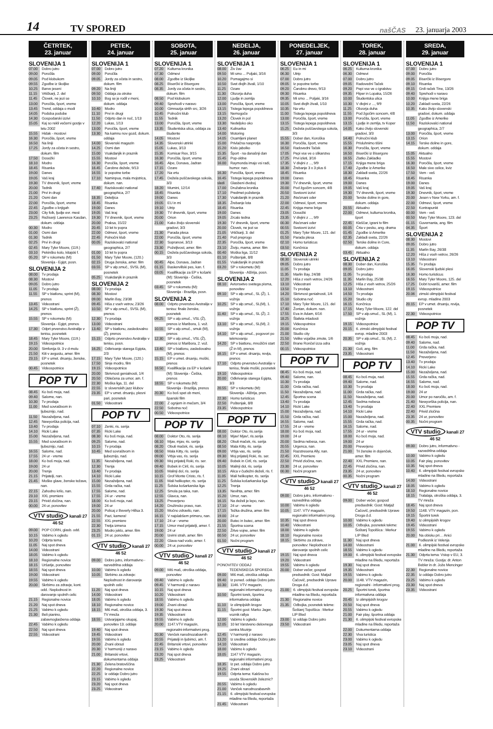14 TV SPORED našČAS 23. januarja 2003
ČETRTEK,
23. januar
SLOVENIJA 1
07.00 Dobro jutro
09.00 Poročila
09.05 Pod klobukom
09.55 Zgodbe iz školjke
10.25 Barve jeseni
11.15 Vrtičkarji, 2. del
11.45 Človek, ne jezi se
13.00 Poročila, šport, vreme
13.45 Trend, oddaja o modi
14.05 Podoba podobe
14.30 Gospodarski izzivi
15.05 Kaj so rekli večerni gostje v letu 2002
15.55 Hidak - mostovi
16.30 Poročila, šport, vreme
16.50 Na liniji
17.25 Jordy za očeta in sestro, dokum. film
17.50 Dosežki
18.10 Modro
18.45 Risanka
19.00 Danes
19.05 Vaš kraj
19.30 TV dnevnik, šport, vreme
20.00 Tednik
21.00 Prvi in drugi
21.20 Osmi dan
22.00 Poročila, šport, vreme
22.45 Zgodbe o knjigah
23.00 City folk, ljudje evr. mest
23.25 Režiserji: Lawrence Kasdan, dokum. oddaja
00.30 Modro
01.00 Osmi dan
01.30 Tednik
02.25 Prvi in drugi
02.45 Mary Tyler Moore, (119.)
03.10 Pekinško kolo, kitajski f.
05.20 SP v rokometu (M): Slovenija - Egipt, posn.
SLOVENIJA 2
08.00 Tv prodaja
08.30 Mostovi
09.05 Dobro jutro
11.05 Tv prodaja
11.55 SP v biatlonu, sprint (M), prenos
13.45 Videostrani
14.25 SP v biatlonu, sprint (Ž), prenos
15.55 SP v rokometu (M): Slovenija - Egipt, prenos
17.30 Odprt prvenstvo Avstralije v tenisu, posnetek
18.45 Mary Tyler Moore, (119.)
19.15 Videospotnice
20.00 Simfonija št. 3 v d-molu
21.50 Kiti v avgustu, amer. film
23.15 EP v umet. drsanju, ženske, posnetek
00.45 Videospotnice
POP TV
08.45 Ko boš moja, nad.
09.40 Salome, nan.
10.30 Tv prodaja
11.00 Med sovraštvom in ljubeznijo, nad.
11.50 Nezaželjena, nad.
12.45 Newyorška policija, nad.
13.40 Tv prodaja
14.10 Ricki Lake
15.00 Nezaželjena, nad.
15.55 Med sovraštvom in ljubeznijo, nad.
16.55 Salome, nad.
17.55 24 ur - vreme
18.00 Ko boš moja, nad.
19.00 24 ur
20.00 Trenja
21.15 Prijatelji, nan.
21.45 Moške glave, ženske težave, nan.
22.15 Zahodno krilo, nan.
23.10 XXL premiere
23.15 Privid zločina, nan.
00.00 24 ur, ponovitev
VTV studio kanali 27 46 52
09.00 POP CORN, glasb. odd.
10.15 Vabimo k ogledu
10.20 Odprta tema:
11.05 Naj spot dneva
14.00 Videostrani
18.05 Vabimo k ogledu
18.10 Regionalne novice
18.15 Uršarije, ponovitev
18.55 Naj spot dneva
19.00 Videostrani
19.55 Vabimo k ogledu
20.00 Skrbimo za zdravje, kont. odd.: Neplodnost in darovanje spolnih celic
21.15 Regionalne novice
21.20 Naj spot dneva
21.25 Vabimo k ogledu
21.30 Beli pianino, zabavnoglasbena oddaja
22.45 Vabimo k ogledu
22.50 Naj spot dneva
22.55 Videostrani
PETEK,
24. januar
SLOVENIJA 1
07.00 Dobro jutro
09.00 Poročila
09.05 Jordy za očeta in sestro, dokum. film
09.20 Na liniji
09.50 Oddaja za otroke
10.10 Bog se je rodil v meni, dokum. oddaja
10.40 Modro
11.10 Prvi in drugi
11.50 Odprto dan in noč, 1/13
12.20 Lukas, 1/13
13.00 Poročila, šport, vreme
13.30 Na kamnu nov gozd, dokum. oddaja
14.00 Slovenski magazin
14.25 Osmi dan
15.00 Vsakdanjik in praznik
15.55 Mostovi
16.30 Poročila, šport, vreme
16.45 Čarobne dežele, 9/13
16.55 Iz popotne torbe
17.10 Naminpua, mala mojstrica, dokum. nan.
17.40 Raziskovalci national geographica, 2/7
18.35 Deteljica
18.45 Risanka
19.00 Danes
19.05 Vaš kraj
19.30 TV dnevnik, šport, vreme
20.00 Praksa, 15/22
20.45 10 let tv popra
22.00 Odmevi, šport, vreme
22.45 Polnočni klub
00.05 Raziskovalci national geographica, 2/7
01.00 10 let tv popra
01.50 Mary Tyler Moore, (120.)
02.15 Druga ženska, amer. film
03.55 SP v alp.smuč., SVSL (M), posnetek
05.25 Vsakdanjik in praznik
SLOVENIJA 2
08.00 Tv prodaja
08.30 Mostovi
09.00 Marlin Bay, 23/38
09.45 Hiša z vseh vetrov, 23/26
10.50 SP v alp.smuč., SVSL (M), prenos
12.30 Tv prodaja
13.00 Videostrani
13.40 SP v biatlonu, zasledovalno (Ž), prenos
15.15 Odprto prvenstvo Avstralije v tenisu, posn.
16.25 Odkrivanje starega Egipta, 2/3
17.15 Mary Tyler Moore, (120.)
17.50 Sinje modro, film
19.15 Videospotnice
20.00 Skrivnost genialnosti, 1/4
20.50 Oblečena za umor, am. f.
22.30 Moška liga, 11. del
22.55 Iz slovenskih jazz klubov
23.35 EP v umet. drsanju, plesni pari, posnetek
01.50 Videostrani
POP TV
07.10 Zenki, ris. serija
07.35 Ricki Lake
08.30 Ko boš moja, nad.
09.25 Salome, nad.
10.15 Tv prodaja
10.45 Med sovraštvom in ljubeznijo, nad.
11.35 Nezaželjena, nad.
12.30 Trenja
13.40 Tv prodaja
14.10 Ricki Lake
15.00 Nezaželjena, nad.
15.55 Grda račka, nad.
17.55 Salome, nad.
17.55 24 ur - vreme
18.00 Ko boš moja, nad.
19.00 24 ur
20.00 Policaj z Beverly Hillsa 3.
21.55 Pazi, kamera!
22.55 XXL premiere
22.30 Tretja izmena
23.25 Modro jeklo, amer. film
01.15 24 ur, ponovitev
VTV studio kanali 27 46 52
09.00 Dobro jutro, informativno - razvedrilna oddaja
10.00 Vabimo k ogledu
10.05 Skrbimo za zdravje: Neplodnost in darovanje spolnih celic
11.20 Naj spot dneva
14.00 Videostrani
18.05 Vabimo k ogledu
18.10 Regionalne novice
18.15 Miš maš, otroška oddaja, 3. TV mreža
18.55 Ustvarjajamo skupaj, ponovitev 13. oddaje
19.40 Naj spot dneva
19.45 Videostrani
19.55 Vabimo k ogledu
20.00 Znani obrazi
20.30 V harmoniji z naravo
21.00 Britanski vrtovi, dokumentarna oddaja
21.30 Zelena bratovščina
22.20 Regionalne novice
22.25 Iz oddaje Dobro jutro
23.15 Vabimo k ogledu
23.20 Naj spot dneva
23.25 Videostrani
SOBOTA,
25. januar
SLOVENIJA 1
07.20 Kulturna kronika
07.30 Odmevi
08.00 Zgodbe iz školjke
08.25 Biserčki iz Bisergore
08.35 Jordy za očeta in sestro, dokum. film
08.50 Pod klobukom
09.40 Sprehodi v naravo
10.00 Gimnazija strtih src, 3/26
10.45 Polnočni klub
11.55 Tednik
13.00 Poročila, šport, vreme
13.35 Študentska ulica, oddaja za študente
14.05 Mostovi
14.35 Slovenski utrinki
15.05 Lukas, 3/13
15.35 Komisar Rex, 3/15
16.30 Poročila, šport, vreme
16.45 Alpe, Donava, Jadran
17.15 Ozare
17.20 Na vrtu
17.45 Dežela puščavskega sokola, 3/3
18.20 Mumini, 12/14
18.45 Risanka
19.00 Danes
19.05 EU in mi
19.10 Utrip
19.30 TV dnevnik, šport, vreme
20.00 Orion
21.00 Kako živijo slovenski gradovi, 3/3
21.30 Parada plesa
22.00 Poročila, šport, vreme
22.30 Sopranovi, 3/13
23.30 Poželjivost, amer. film
00.15 Dežela puščavskega sokola, 3/3
00.45 Alpe, Donava, Jadran
01.15 Baskervillski pes, kan. f.
03.05 Kvalifikacije za EP v košarki (M): Slovenija - Češka, posnetek
03.45 SP v rokometu (M): Slovenija - Brazilija, posn.
SLOVENIJA 2
08.00 Odprto prvenstvo Avstralije v tenisu: finale ženske, posnetek
09.25 SP v alp.smuč., VSL (Ž), prenos iz Maribora, 1. vož.
10.55 SP v alp.smuč., smuk (M), prenos
12.30 SP v alp.smuč., VSL (Ž), prenos iz Maribora, 2. vož.
13.40 SP v biatlonu, zasledovalno (M), prenos
15.15 EP v umet. drsanju, moški, prenos
16.50 Kvalifikacije za EP v košarki (M): Slovenija - Češka, prenos
18.55 SP v rokometu (M): Slovenija - Brazilija, prenos
20.30 Ko boš spet ob meni, španski film
22.00 Z ognjem in mečem, 3/4
22.50 Sobotna noč
00.50 Videospotnice
POP TV
08.00 Doktor Oto, ris. serija
08.10 Mjav, mjav, ris. serija
08.20 Obuti maček, ris. serija
08.50 Mala Kitty, ris. serija
09.00 Vrbja vas, ris. serija
09.30 Moj prijatelj Roki, ris. ser.
09.40 Bobek in Ciril, ris. serija
10.05 Malinji dol, ris. serija
10.15 Grof Monte Cristo, ris. f.
11.05 Mali helikopter, ris. serija
11.25 Šolska košarkarska liga
12.25 Smola pa taka, nan.
12.55 Glavca, nan.
13.25 Preverjeno
14.20 Družinsko pravo, nan.
15.20 Močno zdravilo, nan.
16.15 V najslabšem primeru, nan.
17.10 24 ur - vreme
17.15 Umor med prijatelji, amer. f.
19.00 24 ur
20.00 Izvirni strah, amer. film
22.20 Glava nad vodo, amer. f.
00.00 24 ur, ponovitev
VTV studio kanali 27 46 52
09.00 Miš maš, otroška oddaja, ponovitev
09.40 Vabimo k ogledu
09.45 V harmoniji z naravo
10.15 Naj spot dneva
10.20 Videostrani
18.55 Vabimo k ogledu
19.00 Znani obrazi
19.30 Naj spot dneva
19.35 Videostrani
19.55 Vabimo k ogledu
20.00 1147.VTV magazin, regionalni-informativni prog.
20.30 Venček narodnozabavnih
20.55 Prijatelji in ljubimci, am. f.
22.45 Britanski vrtovi, ponovitev
23.15 Vabimo k ogledu
23.20 Naj spot dneva
23.25 Videostrani
NEDELJA,
26. januar
SLOVENIJA 1
08.00 Živ žav
09.50 Mi smo ... Poljaki, 3/16
10.20 Pomagajmo si
10.50 Svet divjih živali, 1/10
11.25 Ozare
11.30 Obzorja duha
12.00 Ljudje in zemlja
13.00 Poročila, šport, vreme
13.15 Tistega lepega popoldneva
13.15 Nemogoče
13.20 Človek in pol
13.30 Nedeljsko oko
13.40 Kulinarika
14.00 Motoring
14.05 Osamljeni planet
15.00 Privlačna nasprotja
15.20 Kislo jabolko
15.35 Šport - na današnji dan
15.45 Pop-oldne
16.00 Raymonda imajo vsi radi, humor. nan.
16.30 Poročila, šport, vreme
16.45 Tistega lepega popoldneva
sledi Glasbeni dvoboj
17.00 Družabna kronika
17.10 Predmet poželenja
17.30 Vsakdanjik in praznik
18.35 Žrebanje lota
18.45 Risanka
19.00 Danes
19.05 Zrcalo tedna
19.30 TV dnevnik, šport, vreme
20.00 Človek, ne jezi se
21.05 Vrtičkarji, 3. del
21.40 Pod preprogo
22.35 Poročila, šport, vreme
23.10 Živijo, mama, amer. film
00.40 Moška liga, 11/12
01.10 Poštenjak, 8/8
01.55 Vsakdanjik in praznik
03.20 SP v rokometu (M): Slovenija - Alžirija, posn.
SLOVENIJA 2
08.10 Avtorswtvo svetega pisma, ponovitev
09.10 SP v alp.smuč., SL (Ž), 1. vožnja
10.25 SP v alp.smuč., SL(M), 1. vožnja
11.40 SP v alp.smuč., SL (Ž), 2. vožnja
13.10 SP v alp.smuč., SL(M), 2. vožnja
14.10 SP v alp.smuč., pogovori po tekmovanju
14.20 SP v biatlonu, množični start (Ž in M), prenos
16.15 EP v umet. drsanju, revija, prenos
17.10 Odprto prvenstvo Avstralije v tenisu, finale moški, posnetek
19.10 Videospotnice
20.00 Odkrivanje starega Egipta, 3/3
20.55 SP v rokometu (M): Slovenija - Alžirija, pren.
22.30 Homo turisticus
22.50 Poštenjak, 8/8
23.35 Videospotnice
POP TV
08.00 Doktor Oto, ris.serija
08.10 Mjav! Mjav!, ris.serija
08.20 Obuti maček, ris. serija
08.50 Mala Kitty, ris. serija
09.00 Vrbja vas, ris. serija
09.30 Moj prijatelj Roki, ris. ser.
09.40 Bobek in Ciril, ris. serija
10.05 Malinji dol, ris. serija
10.15 Alica v čudežni deželi, ris. f.
11.05 Mali helikopter, ris. serija
11.25 Šolska košarkarska liga
12.25 Trenja
13.35 Nevihta, amer. film
15.20 Umor, nan.
16.15 Na deželi je lepo, nan.
17.10 24 ur - vreme
17.15 Težka družina, amer. film
19.00 24 ur
20.00 Butec in butec, amer. film
21.55 Športna scena
22.50 Žrtve vojne, amer. film
00.50 24 ur, ponovitev
01.50 Nočni program
VTV studio kanali 27 46 52
PONOVITEV ODDAJ TEDENSKEGA SPOREDA
09.00 Miš maš, otroška oddaja
09.40 Iz poned. oddaje Dobro jutro
10.30 1146. VTV magazin, regionalni informativni prog.
10.50 Športni torek, športna informativna oddaja
11.10 Iz olimpijskih krogov
11.15 Športni gost: Marko Jager, voznik rallya
12.00 Vabimo k ogledu
12.05 10 let Varstveno delovnega centra Mozirje
12.45 V harmoniji z naravo
13.20 Iz sredine oddaje Dobro jutro
14.10 Videostrani
18.00 Vabimo k ogledu
18.05 1147 VTV magazin, regionalni informativni prog.
18.35 Iz pet. oddaje Dobro jutro
19.25 Znani obrazi
19.55 Odprta tema: Kakšna bo usoda Slovenskih železnic?
20.55 Vabimo k ogledu
21.00 Venček narodnozabavnih
21.15 6. olimpijski festival evropske mladine na Bledu, reportaža
21.45 Videostrani
PONEDELJEK,
27. januar
SLOVENIJA 1
06.25 Eu in mi
06.30 Utrip
07.00 Dobro jutro
09.05 Iz popotne torbe
09.20 Čarobno drevo, 9/13
09.30 Risanka
09.35 Mi smo ... Poljaki, 3/16
10.05 Svet divjih živali, 1/10
10.35 Na vrtu
11.00 Tistega lepega popoldneva
13.00 Poročila, šport, vreme
13.15 Tistega lepega popoldneva
15.25 Dežela puščavskega sokola, 3/3
15.55 Dober dan, Koroška
16.30 Poročila, šport, vreme
16.50 Radovedni Taček
17.05 Pepi vse ve o slikarstvu
17.25 Prvi izleti, 3/16
17.35 V divjini z ..., 9/9
18.30 Žrebanje 3 x 3 plus 6
18.45 Risanka
19.00 Danes
19.30 TV dnevnik, šport, vreme
20.00 Pod žgočim soncem, 4/8
20.50 Svetovni izzivi
21.20 /Ne/znani oder
22.00 Odmevi, šport, vreme
22.45 Knjiga mene briga
23.05 Dosežki
23.35 V divjini z ..., 9/9
00.30 /Ne/znani oder
00.55 Svetovni izzivi
01.25 Mary Tyler Moore, 121. del
01.50 Parada plesa
02.10 Homo turisticus
03.50 Končnica
SLOVENIJA 2
08.30 Slovenski utrinki
09.05 Dobro jutro
11.05 Tv prodaja
11.35 Marlin Bay, 24/38
12.20 Hiša z vseh vetrov, 24/26
13.10 Videostrani
13.50 Tv prodaja
14.20 Skrivnost genialnosti, 1/4
15.10 Sobotna noč
17.10 Mary Tyler Moore, 121. del
17.40 Žontan, dokum. nan.
17.55 Eva in Adam, 6/16
18.25 Štafeta mladosti
19.15 Videospotnice
20.00 Končnica
21.00 Studio city
21.50 Velike vojaške zmote, 1/6
22.50 Brane Rončel izza odra
00.15 Videospotnice
POP TV
08.45 Ko boš moja, nad.
09.40 Salome, nan.
10.30 Tv prodaja
11.00 Grda račka, nad.
11.50 Nezaželjena, nad.
12.45 Športna scena
13.40 Tv prodaja
14.10 Ricki Lake
15.00 Nezaželjena, nad.
15.50 Grda račka, nad.
16.55 Salome, nad.
17.55 24 ur - vreme
18.00 Ko boš moja, nad.
19.00 24 ur
20.00 Sedma nebesa, nan.
20.55 Urgenca, nan.
21.50 Razstresena Ally, nan.
22.45 XXL Premiere
22.50 Privid zločina, nan.
23.30 24 ur, ponovitev
00.30 Nočni program
VTV studio kanali 27 46 52
09.00 Dobro jutro, informativno - razvedrilna oddaja
10.00 Vabimo k ogledu
10.05 1147. VTV magazin, regionalni informativni prog.
10.35 Naj spot dneva
10.40 Videostrani
18.00 Vabimo k ogledu
18.10 Regionalne novice
18.15 Skrbimo za zdrave, ponovitev: Neplodnost in darovanje spolnih celic
19.15 Naj spot dneva
19.20 Videostrani
19.55 Vabimo k ogledu
20.00 Dober večer, gospod predsednik: Gost: Matjaž Čačovič, predsednik Uprave Droga d.d.
21.00 6. olimpijski festival evropske mladine na Bledu, reportaža
21.30 Regionalne novice
21.35 Odbojka, posnetek tekme: Šoštanj Topolšica : Merkur LIP Bled
23.00 Iz oddaje Dobro jutro
23.50 Videostrani
TOREK,
28. januar
SLOVENIJA 1
06.25 Kulturna kronika
06.30 Odmevi
07.00 Dobro jutro
09.05 Radovedni Taček
09.20 Pepi vse ve o igralstvu
09.35 Fliper in Lopaka, 15/26
10.00 Študentska ulica
10.30 V divjini z ..., 9/9
11.25 Obzorja duha
11.55 Pod žgočim soncem, 4/8
13.00 Poročila, šport, vreme
13.15 Ljudje in zemlja, tv Koper
14.05 Kako živijo slovenski gradovi, 3/3
14.40 Polnočni klub
15.55 Prisluhnimo tišini
16.30 Poročila, šport, vreme
16.50 Biserčki iz Bisergore
16.55 Zlatko Zakladko
17.15 Knjiga mene briga
17.40 Zgodbe iz Amerike
18.30 Zakladi sveta, 22/26
18.45 Risanka
19.00 Danes
19.05 Vaš kraj
19.30 TV dnevnik, šport, vreme
20.00 Terske doline in gore, dokum. oddaja
20.55 Aktualno
22.00 Odmevi, kulturna kronika, šport
22.45 Kleščar, igrani tv film
00.05 Črta v pesku, ang. drama
01.45 Zgodbe iz Amerike
02.35 Zakladi sveta, 22/26
02.50 Terske doline in Core, dokum. oddaja
03.45 Aktualno
SLOVENIJA 2
08.30 Dober dan, Koroška
09.05 Dobro jutro
11.05 Tv prodaja
11.35 Marlin Bay, 25/38
12.25 Hiša z vseh vetrov, 25/26
13.10 Videostrani
14.50 Tv prodaja
15.20 Studio city
16.15 Končnica
17.15 Mary Tyler Moore, 122. del
17.50 SP v alp.smuč., SL (M), 1. vožnja
19.15 Videospotnice
20.15 6. zimski olimpijski festival evrop. mladine 2003
20.35 SP v alp.smuč., SL (M), 2. vožnja
21.30 Goli, ang. film
23.35 Videostrani
POP TV
08.45 Ko boš moja, nad.
09.40 Salome, nad.
10.30 Tv prodaja
11.00 Grda račka, nad.
11.50 Nezaželjena, nad.
12.45 Sedma nebesa
13.40 Tv prodaja
14.10 Ricki Lake
15.00 Nezaželjena, nad.
15.55 Grda račka, nad.
16.15 Salome, nad.
17.55 24 ur - vreme
18.00 Ko boš moja, nad.
19.00 24 ur
20.00 Preverjeno
21.00 Tri ženske in dojenček, amer. film
22.40 XXL Premiere, nan.
22.45 Privid zločina, nan.
23.35 24 ur, ponovitev
00.35 Nočni program
VTV studio kanali 27 46 52
09.00 Dober večer, gospod predsednik: Gost: Matjaž Čačovič, predsednik Uprave Droga d.d.
10.00 Vabimo k ogledu
10.05 Odbojka, posnetek tekme: Šoštanj Topolšica : Merkur LIP Bled
11.30 Naj spot dneva
14.00 Videostrani
18.55 Vabimo k ogledu
19.00 6. olimpijski festival evropske mladine na Bledu, reportaža
19.30 Naj spot dneva
19.35 Videostrani
19.55 Vabimo k ogledu
20.00 1148. VTV magazin, regionalni - informativni prog.
20.25 Športni torek, športna informativna oddaja
20.45 Iz olimpijskih krogov
20.50 Naj spot dneva
20.55 Vabimo k ogledu
21.00 Fair play, športna oddaja
21.30 6. olimpijski festival evropske mladine na Bledu, reportaža
22.00 Dokumentarna oddaja
22.30 Viva turistica
23.00 Vabimo k ogledu
23.05 Naj spot dneva
23.10 Videostrani
SREDA,
29. januar
SLOVENIJA 1
07.00 Dobro jutro
09.00 Poročila
09.05 Biserčki iz Bisergore
09.10 Risanka
09.15 Grdi raček Tine, 13/26
09.40 Sprehodi v naravo
10.00 Knjiga mene briga
10.20 Zakladi sveta, 22/26
10.35 Kako živijo slovenski gradovi, dokum. oddaja
11.05 Zgodbe iz Amerike
11.50 Raziskovalci national geographica, 2/7
13.00 Poročila, šport, vreme
13.15 Orion
14.15 Terske doline in gore, dokum. oddaja
15.05 Aktualno
15.55 Mostovi
16.30 Poročila, šport, vreme
16.50 Male sive celice, kviz
17.50 Vem - veš
18.45 Risanka
19.00 Danes
19.05 Vaš kraj
19.30 Dnevnik, šport, vreme
20.00 Jesen v New Yorku, am. f.
22.00 Odmevi, šport, vreme
22.50 Kontrapunkt
00.00 Vem - veš
00.50 Mary Tyler Moore, 123. del
01.15 Guvernanta, ang. film
04.35 Šport
SLOVENIJA 2
08.30 Mostovi
09.05 Dobro jutro
11.35 Marlin Bay, 26/38
12.20 Hiša z vseh vetrov, 26/26
13.10 Videostrani
15.35 Tv prodaja
16.05 Slovenski ljudski plesi
16.30 Homo turisticus
16.55 Mary Tyler Moore, 125. del
17.25 Dobri tovariši, amer. film
19.15 Videospotnice
20.06 zimski olimpijski festival evrop. mladine 2003
20.15 EP v umet. drsanju, revija, posnetek
22.30 Videospotnice
POP TV
08.45 Ko boš moja, nad.
09.40 Salome, nad.
11.00 Grda račka, nad.
11.50 Nezaželjena, nad.
12.45 Preverjeno
13.40 Tv prodaja
14.10 Ricki Lake
15.00 Nezaželjena, nad.
15.55 Grda račka, nad.
16.55 Salome, nad.
18.00 Ko boš moja, nad.
19.00 24 ur
20.00 Umor po naročilu, am. f.
21.40 Newyorška policija, nan.
22.40 XXL Premiere
22.40 Privid zločina
23.35 24 ur, ponovitev
00.35 Nočni program
VTV studio kanali 27 46 52
09.00 Dobro jutro, informativno - razvedrilna oddaja
10.00 Vabimo k ogledu
10.05 Fair play, ponovitev
10.35 Naj spot dneva
10.40 6. olimpijski festival evropske mladine na Bledu, reportaža
14.00 Videostrani
18.05 Vabimo k ogledu
18.10 Regionalne novice
18.15 Tralalaja, otroška oddaja, 3. TV mreža
18.45 Naj spot dneva
19.50 1148. VTV magazin, pon.
19.15 Športni torek
19.40 Iz olimpijskih krogov
19.45 Videostrani
19.55 Vabimo k ogledu
20.00 Na obisku pri… Anici Podlesnik iz Velenja
21.00 6. olimpijski festival evropske mladine na Bledu, reportaža
21.30 Odprta tema: Vstop v EU, 3. TV mreža: Gostja: dr. Anton Bebler in dr. Jože Mencinger
22.30 Regionalne novice
22.35 Iz oddaje Dobro jutro
23.25 Vabimo k ogledu
23.30 Naj spot dneva
23.35 Videostrani